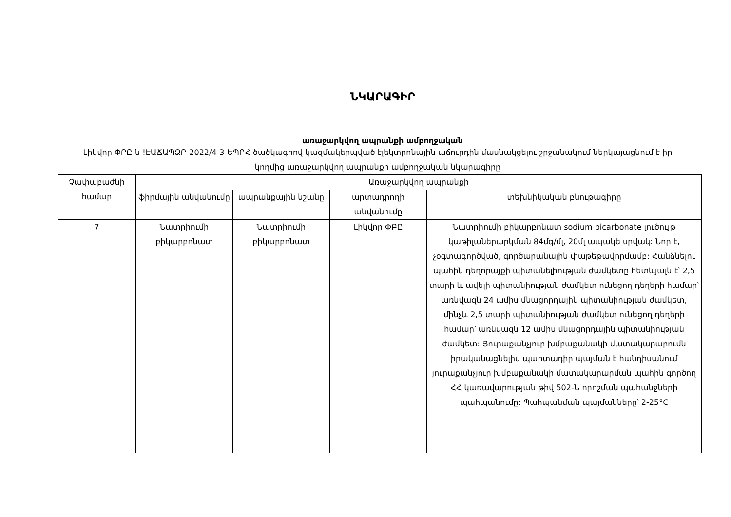ՆԿԱՐԱԳԻՐ
առաջարկվող ապրանքի ամբողջական
Լիկվոր ՓԲԸ-ն !ԷԱՃԱՊՁԲ-2022/4-3-ԵՊԲՀ ծածկագրով կազմակերպված էլեկտրոնային աճուրդին մասնակցելու շրջանակում ներկայացնում է իր կողմից առաջարկվող ապրանքի ամբողջական նկարագիրը
| Չափաբաժնի համար | Առաջարկվող ապրանքի | | | |
| --- | --- | --- | --- | --- |
| | ֆիրմային անվանումը | ապրանքային նշանը | արտադրողի անվանումը | տեխնիկական բնութագիրը |
| 7 | Նատրիումի բիկարբոնատ | Նատրիումի բիկարբոնատ | Լիկվոր ՓԲԸ | Նատրիումի բիկարբոնատ sodium bicarbonate լուծույթ կաթիլաներարկման 84մգ/մլ, 20մլ ապակե սրվակ: Նոր է, չօգտագործված, գործարանային փաթեթավորմամբ: Հանձնելու պահին դեղորայքի պիտանելիության ժամկետը հետևյալն է՝ 2,5 տարի և ավելի պիտանիության ժամկետ ունեցող դեղերի համար՝ առնվազն 24 ամիս մնացորդային պիտանիության ժամկետ, մինչև 2,5 տարի պիտանիության ժամկետ ունեցող դեղերի համար՝ առնվազն 12 ամիս մնացորդային պիտանիության ժամկետ: Յուրաքանչյուր խմբաքանակի մատակարարումն իրականացնելիս պարտադիր պայման է հանդիսանում յուրաքանչյուր խմբաքանակի մատակարարման պահին գործող ՀՀ կառավարության թիվ 502-Ն որոշման պահանջների պահպանումը: Պահպանման պայմանները՝ 2-25°C |